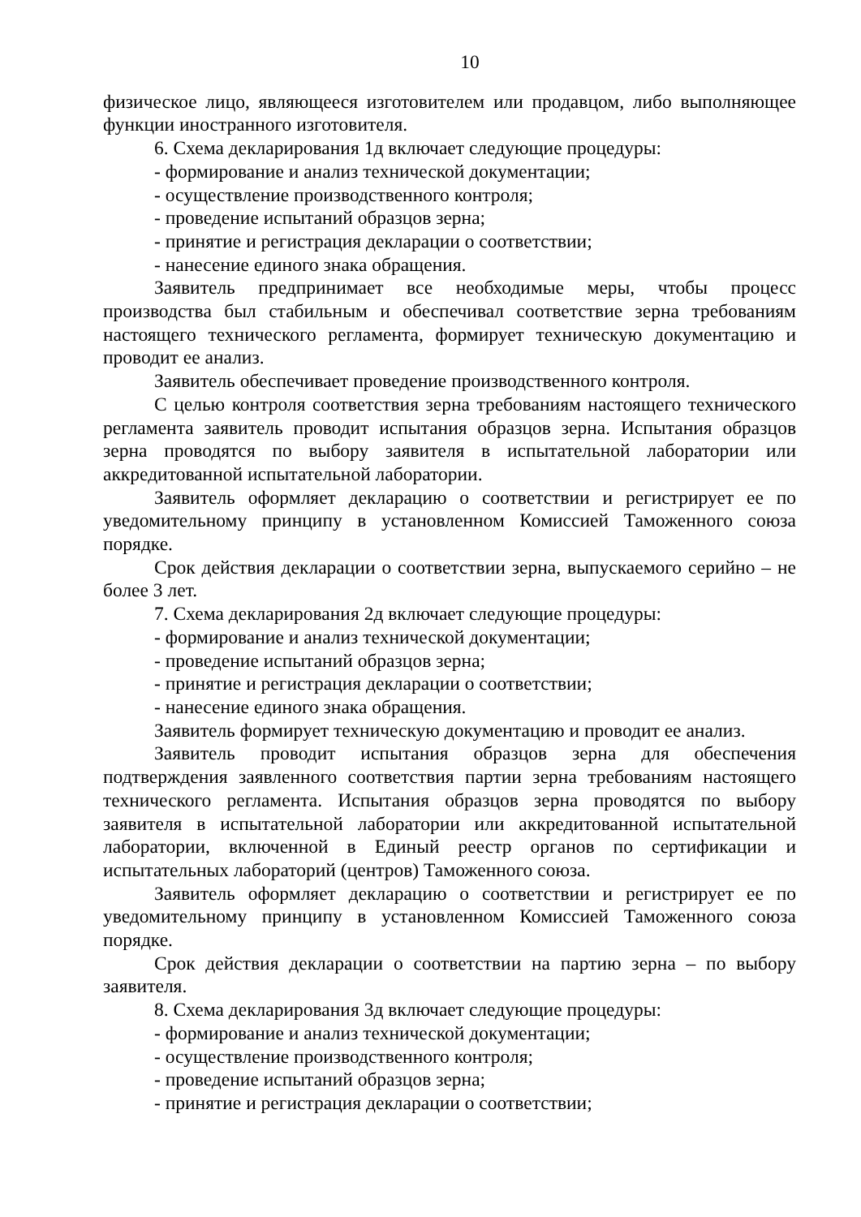10
физическое лицо, являющееся изготовителем или продавцом, либо выполняющее функции иностранного изготовителя.
6. Схема декларирования 1д включает следующие процедуры:
- формирование и анализ технической документации;
- осуществление производственного контроля;
- проведение испытаний образцов зерна;
- принятие и регистрация декларации о соответствии;
- нанесение единого знака обращения.
Заявитель предпринимает все необходимые меры, чтобы процесс производства был стабильным и обеспечивал соответствие зерна требованиям настоящего технического регламента, формирует техническую документацию и проводит ее анализ.
Заявитель обеспечивает проведение производственного контроля.
С целью контроля соответствия зерна требованиям настоящего технического регламента заявитель проводит испытания образцов зерна. Испытания образцов зерна проводятся по выбору заявителя в испытательной лаборатории или аккредитованной испытательной лаборатории.
Заявитель оформляет декларацию о соответствии и регистрирует ее по уведомительному принципу в установленном Комиссией Таможенного союза порядке.
Срок действия декларации о соответствии зерна, выпускаемого серийно – не более 3 лет.
7. Схема декларирования 2д включает следующие процедуры:
- формирование и анализ технической документации;
- проведение испытаний образцов зерна;
- принятие и регистрация декларации о соответствии;
- нанесение единого знака обращения.
Заявитель формирует техническую документацию и проводит ее анализ.
Заявитель проводит испытания образцов зерна для обеспечения подтверждения заявленного соответствия партии зерна требованиям настоящего технического регламента. Испытания образцов зерна проводятся по выбору заявителя в испытательной лаборатории или аккредитованной испытательной лаборатории, включенной в Единый реестр органов по сертификации и испытательных лабораторий (центров) Таможенного союза.
Заявитель оформляет декларацию о соответствии и регистрирует ее по уведомительному принципу в установленном Комиссией Таможенного союза порядке.
Срок действия декларации о соответствии на партию зерна – по выбору заявителя.
8. Схема декларирования 3д включает следующие процедуры:
- формирование и анализ технической документации;
- осуществление производственного контроля;
- проведение испытаний образцов зерна;
- принятие и регистрация декларации о соответствии;